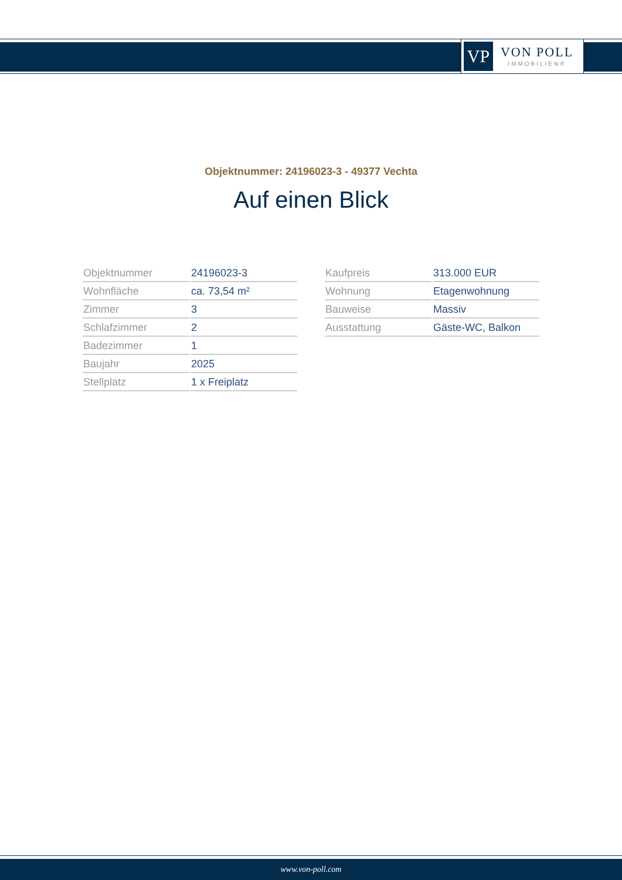VP
VON POLL
IMMOBILIEN®
Objektnummer: 24196023-3 - 49377 Vechta
Auf einen Blick
| Objektnummer | 24196023-3 |
| Wohnfläche | ca. 73,54 m² |
| Zimmer | 3 |
| Schlafzimmer | 2 |
| Badezimmer | 1 |
| Baujahr | 2025 |
| Stellplatz | 1 x Freiplatz |
| Kaufpreis | 313.000 EUR |
| Wohnung | Etagenwohnung |
| Bauweise | Massiv |
| Ausstattung | Gäste-WC, Balkon |
www.von-poll.com